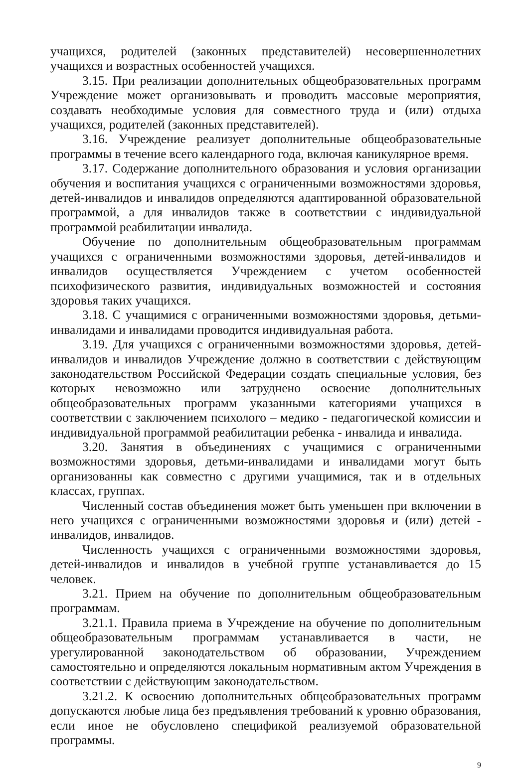учащихся, родителей (законных представителей) несовершеннолетних учащихся и возрастных особенностей учащихся.
3.15. При реализации дополнительных общеобразовательных программ Учреждение может организовывать и проводить массовые мероприятия, создавать необходимые условия для совместного труда и (или) отдыха учащихся, родителей (законных представителей).
3.16. Учреждение реализует дополнительные общеобразовательные программы в течение всего календарного года, включая каникулярное время.
3.17. Содержание дополнительного образования и условия организации обучения и воспитания учащихся с ограниченными возможностями здоровья, детей-инвалидов и инвалидов определяются адаптированной образовательной программой, а для инвалидов также в соответствии с индивидуальной программой реабилитации инвалида.
Обучение по дополнительным общеобразовательным программам учащихся с ограниченными возможностями здоровья, детей-инвалидов и инвалидов осуществляется Учреждением с учетом особенностей психофизического развития, индивидуальных возможностей и состояния здоровья таких учащихся.
3.18. С учащимися с ограниченными возможностями здоровья, детьми-инвалидами и инвалидами проводится индивидуальная работа.
3.19. Для учащихся с ограниченными возможностями здоровья, детей-инвалидов и инвалидов Учреждение должно в соответствии с действующим законодательством Российской Федерации создать специальные условия, без которых невозможно или затруднено освоение дополнительных общеобразовательных программ указанными категориями учащихся в соответствии с заключением психолого – медико - педагогической комиссии и индивидуальной программой реабилитации ребенка - инвалида и инвалида.
3.20. Занятия в объединениях с учащимися с ограниченными возможностями здоровья, детьми-инвалидами и инвалидами могут быть организованны как совместно с другими учащимися, так и в отдельных классах, группах.
Численный состав объединения может быть уменьшен при включении в него учащихся с ограниченными возможностями здоровья и (или) детей - инвалидов, инвалидов.
Численность учащихся с ограниченными возможностями здоровья, детей-инвалидов и инвалидов в учебной группе устанавливается до 15 человек.
3.21. Прием на обучение по дополнительным общеобразовательным программам.
3.21.1. Правила приема в Учреждение на обучение по дополнительным общеобразовательным программам устанавливается в части, не урегулированной законодательством об образовании, Учреждением самостоятельно и определяются локальным нормативным актом Учреждения в соответствии с действующим законодательством.
3.21.2. К освоению дополнительных общеобразовательных программ допускаются любые лица без предъявления требований к уровню образования, если иное не обусловлено спецификой реализуемой образовательной программы.
9